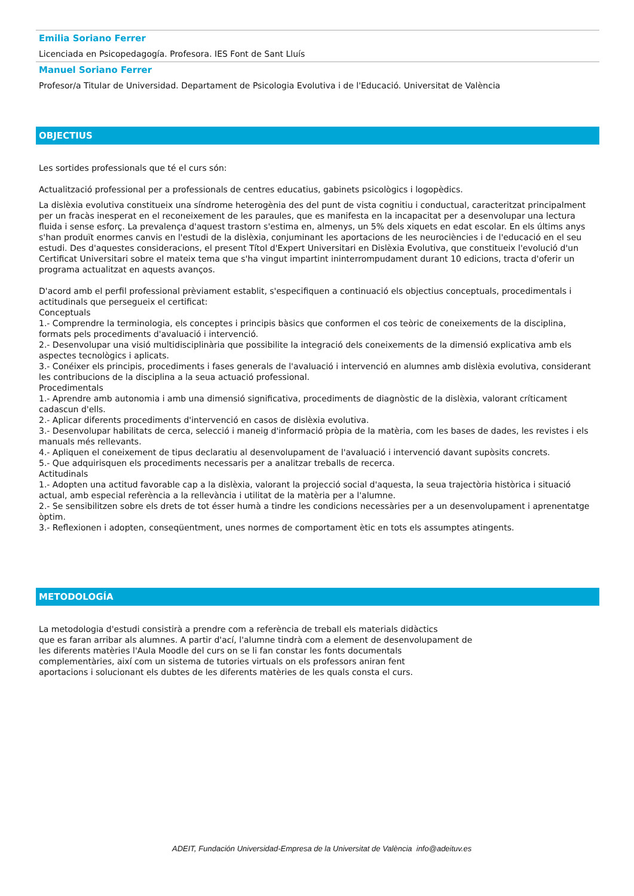Emilia Soriano Ferrer
Licenciada en Psicopedagogía. Profesora. IES Font de Sant Lluís
Manuel Soriano Ferrer
Profesor/a Titular de Universidad. Departament de Psicologia Evolutiva i de l'Educació. Universitat de València
OBJECTIUS
Les sortides professionals que té el curs són:
Actualització professional per a professionals de centres educatius, gabinets psicològics i logopèdics.
La dislèxia evolutiva constitueix una síndrome heterogènia des del punt de vista cognitiu i conductual, caracteritzat principalment per un fracàs inesperat en el reconeixement de les paraules, que es manifesta en la incapacitat per a desenvolupar una lectura fluida i sense esforç. La prevalença d'aquest trastorn s'estima en, almenys, un 5% dels xiquets en edat escolar. En els últims anys s'han produït enormes canvis en l'estudi de la dislèxia, conjuminant les aportacions de les neurociències i de l'educació en el seu estudi. Des d'aquestes consideracions, el present Títol d'Expert Universitari en Dislèxia Evolutiva, que constitueix l'evolució d'un Certificat Universitari sobre el mateix tema que s'ha vingut impartint ininterrompudament durant 10 edicions, tracta d'oferir un programa actualitzat en aquests avanços.
D'acord amb el perfil professional prèviament establit, s'especifiquen a continuació els objectius conceptuals, procedimentals i actitudinals que persegueix el certificat:
Conceptuals
1.- Comprendre la terminologia, els conceptes i principis bàsics que conformen el cos teòric de coneixements de la disciplina, formats pels procediments d'avaluació i intervenció.
2.- Desenvolupar una visió multidisciplinària que possibilite la integració dels coneixements de la dimensió explicativa amb els aspectes tecnològics i aplicats.
3.- Conéixer els principis, procediments i fases generals de l'avaluació i intervenció en alumnes amb dislèxia evolutiva, considerant les contribucions de la disciplina a la seua actuació professional.
Procedimentals
1.- Aprendre amb autonomia i amb una dimensió significativa, procediments de diagnòstic de la dislèxia, valorant críticament cadascun d'ells.
2.- Aplicar diferents procediments d'intervenció en casos de dislèxia evolutiva.
3.- Desenvolupar habilitats de cerca, selecció i maneig d'informació pròpia de la matèria, com les bases de dades, les revistes i els manuals més rellevants.
4.- Apliquen el coneixement de tipus declaratiu al desenvolupament de l'avaluació i intervenció davant supòsits concrets.
5.- Que adquirisquen els procediments necessaris per a analitzar treballs de recerca.
Actitudinals
1.- Adopten una actitud favorable cap a la dislèxia, valorant la projecció social d'aquesta, la seua trajectòria històrica i situació actual, amb especial referència a la rellevància i utilitat de la matèria per a l'alumne.
2.- Se sensibilitzen sobre els drets de tot ésser humà a tindre les condicions necessàries per a un desenvolupament i aprenentatge òptim.
3.- Reflexionen i adopten, conseqüentment, unes normes de comportament ètic en tots els assumptes atingents.
METODOLOGÍA
La metodologia d'estudi consistirà a prendre com a referència de treball els materials didàctics
que es faran arribar als alumnes. A partir d'ací, l'alumne tindrà com a element de desenvolupament de
les diferents matèries l'Aula Moodle del curs on se li fan constar les fonts documentals
complementàries, així com un sistema de tutories virtuals on els professors aniran fent
aportacions i solucionant els dubtes de les diferents matèries de les quals consta el curs.
ADEIT, Fundación Universidad-Empresa de la Universitat de València info@adeituv.es